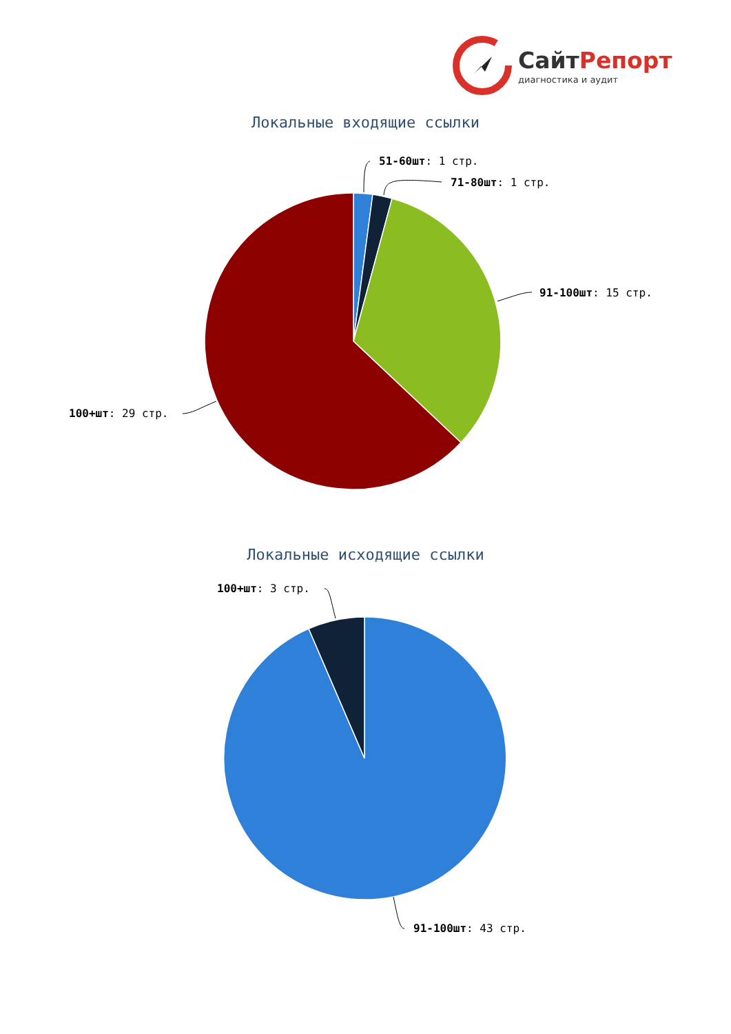СайтРепорт
диагностика и аудит
Локальные входящие ссылки
51-60шт: 1 стр.
71-80шт: 1 стр.
91-100шт: 15 стр.
100+шт: 29 стр.
Локальные исходящие ссылки
100+шт: 3 стр.
91-100шт: 43 стр.